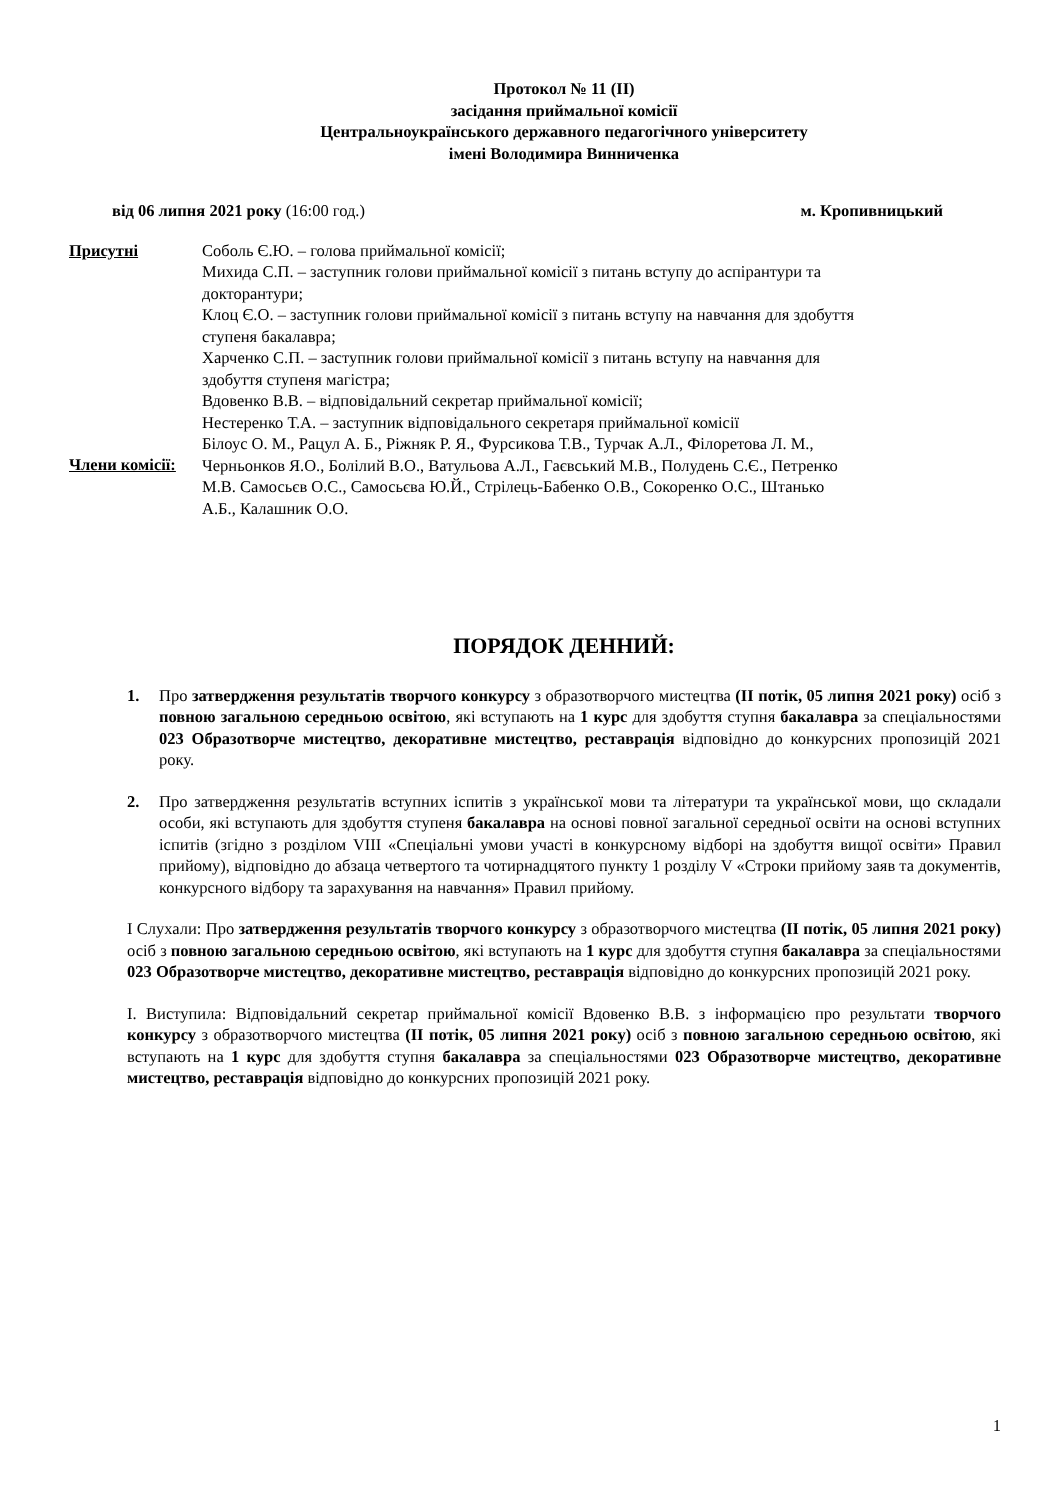Протокол № 11 (ІІ)
засідання приймальної комісії
Центральноукраїнського державного педагогічного університету
імені Володимира Винниченка
від 06 липня 2021 року (16:00 год.) м. Кропивницький
Присутні Соболь Є.Ю. – голова приймальної комісії;
Михида С.П. – заступник голови приймальної комісії з питань вступу до аспірантури та докторантури;
Клоц Є.О. – заступник голови приймальної комісії з питань вступу на навчання для здобуття ступеня бакалавра;
Харченко С.П. – заступник голови приймальної комісії з питань вступу на навчання для здобуття ступеня магістра;
Вдовенко В.В. – відповідальний секретар приймальної комісії;
Нестеренко Т.А. – заступник відповідального секретаря приймальної комісії
Члени комісії:
Білоус О. М., Рацул А. Б., Ріжняк Р. Я., Фурсикова Т.В., Турчак А.Л., Філоретова Л. М., Черньонков Я.О., Болілий В.О., Ватульова А.Л., Гаєвський М.В., Полудень С.Є., Петренко М.В. Самосьєв О.С., Самосьєва Ю.Й., Стрілець-Бабенко О.В., Сокоренко О.С., Штанько А.Б., Калашник О.О.
ПОРЯДОК ДЕННИЙ:
1. Про затвердження результатів творчого конкурсу з образотворчого мистецтва (ІІ потік, 05 липня 2021 року) осіб з повною загальною середньою освітою, які вступають на 1 курс для здобуття ступня бакалавра за спеціальностями 023 Образотворче мистецтво, декоративне мистецтво, реставрація відповідно до конкурсних пропозицій 2021 року.
2. Про затвердження результатів вступних іспитів з української мови та літератури та української мови, що складали особи, які вступають для здобуття ступеня бакалавра на основі повної загальної середньої освіти на основі вступних іспитів (згідно з розділом VIII «Спеціальні умови участі в конкурсному відборі на здобуття вищої освіти» Правил прийому), відповідно до абзаца четвертого та чотирнадцятого пункту 1 розділу V «Строки прийому заяв та документів, конкурсного відбору та зарахування на навчання» Правил прийому.
І Слухали: Про затвердження результатів творчого конкурсу з образотворчого мистецтва (ІІ потік, 05 липня 2021 року) осіб з повною загальною середньою освітою, які вступають на 1 курс для здобуття ступня бакалавра за спеціальностями 023 Образотворче мистецтво, декоративне мистецтво, реставрація відповідно до конкурсних пропозицій 2021 року.
І. Виступила: Відповідальний секретар приймальної комісії Вдовенко В.В. з інформацією про результати творчого конкурсу з образотворчого мистецтва (ІІ потік, 05 липня 2021 року) осіб з повною загальною середньою освітою, які вступають на 1 курс для здобуття ступня бакалавра за спеціальностями 023 Образотворче мистецтво, декоративне мистецтво, реставрація відповідно до конкурсних пропозицій 2021 року.
1